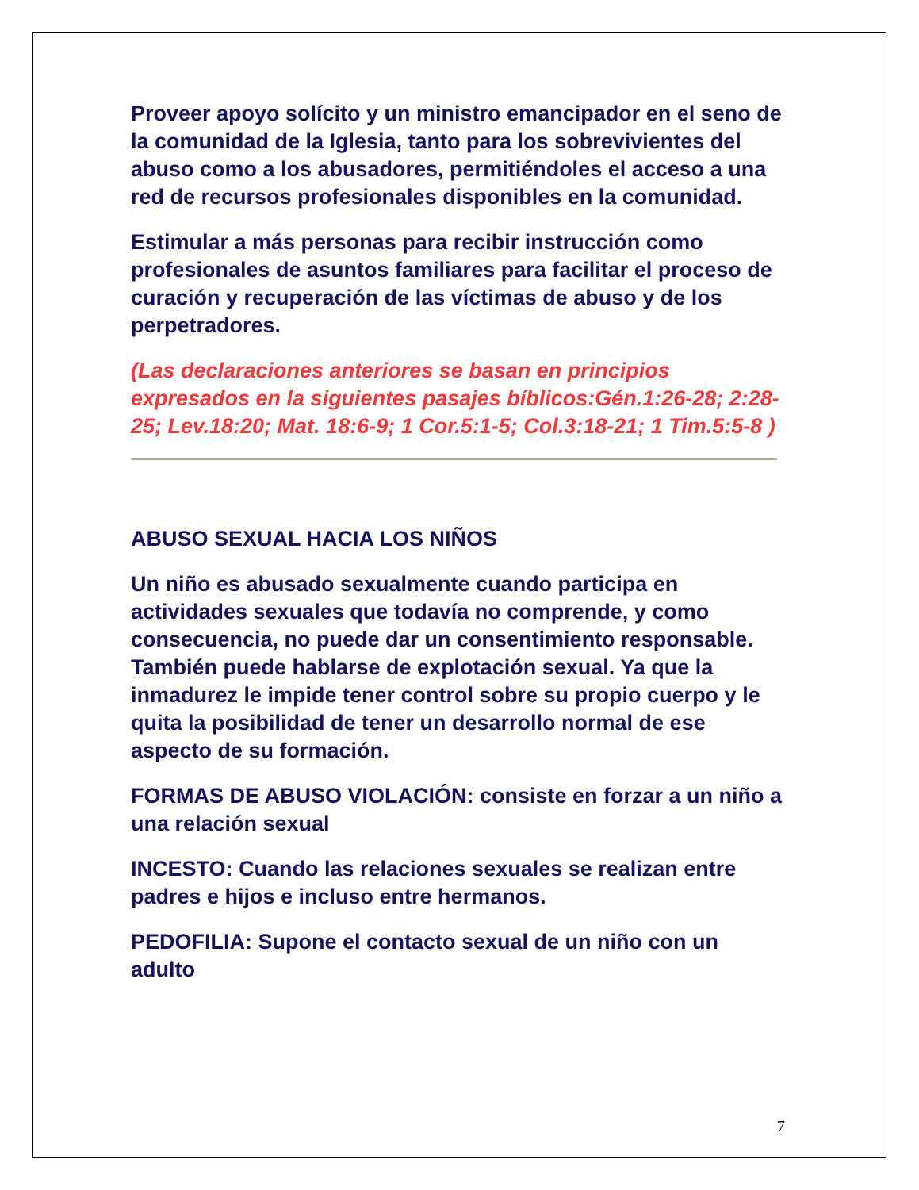Proveer apoyo solícito y un ministro emancipador en el seno de la comunidad de la Iglesia, tanto para los sobrevivientes del abuso como a los abusadores, permitiéndoles el acceso a una red de recursos profesionales disponibles en la comunidad.
Estimular a más personas para recibir instrucción como profesionales de asuntos familiares para facilitar el proceso de curación y recuperación de las víctimas de abuso y de los perpetradores.
(Las declaraciones anteriores se basan en principios expresados en la siguientes pasajes bíblicos:Gén.1:26-28; 2:28-25; Lev.18:20; Mat. 18:6-9; 1 Cor.5:1-5; Col.3:18-21; 1 Tim.5:5-8 )
ABUSO SEXUAL HACIA LOS NIÑOS
Un niño es abusado sexualmente cuando participa en actividades sexuales que todavía no comprende, y como consecuencia, no puede dar un consentimiento responsable. También puede hablarse de explotación sexual. Ya que la inmadurez le impide tener control sobre su propio cuerpo y le quita la posibilidad de tener un desarrollo normal de ese aspecto de su formación.
FORMAS DE ABUSO VIOLACIÓN: consiste en forzar a un niño a una relación sexual
INCESTO: Cuando las relaciones sexuales se realizan entre padres e hijos e incluso entre hermanos.
PEDOFILIA: Supone el contacto sexual de un niño con un adulto
7